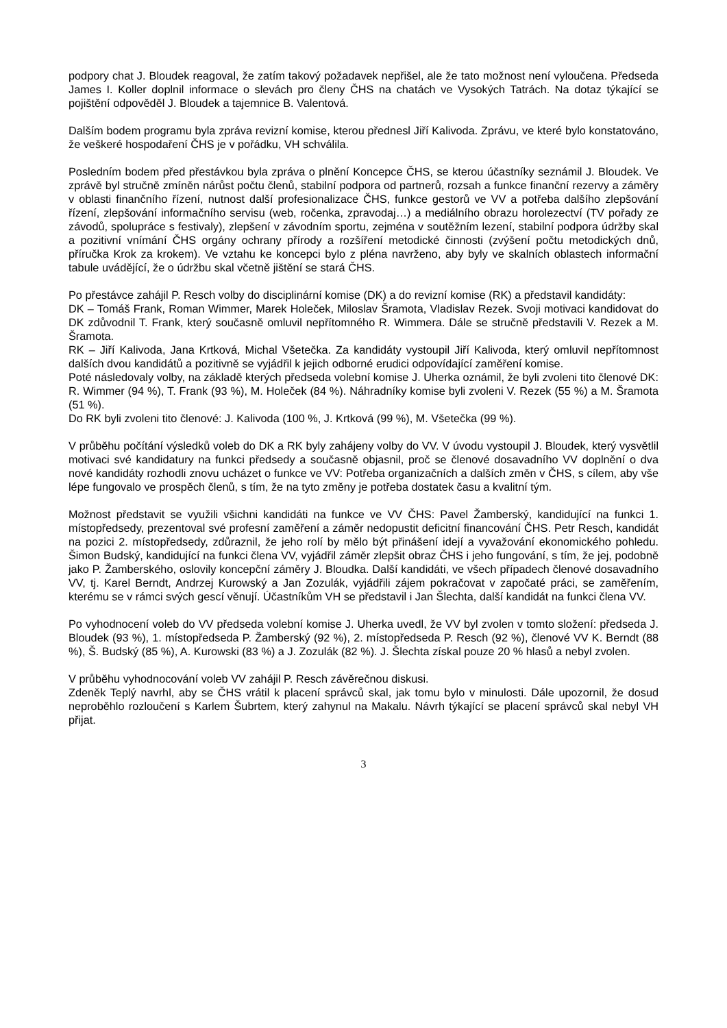podpory chat J. Bloudek reagoval, že zatím takový požadavek nepřišel, ale že tato možnost není vyloučena. Předseda James I. Koller doplnil informace o slevách pro členy ČHS na chatách ve Vysokých Tatrách. Na dotaz týkající se pojištění odpověděl J. Bloudek a tajemnice B. Valentová.
Dalším bodem programu byla zpráva revizní komise, kterou přednesl Jiří Kalivoda. Zprávu, ve které bylo konstatováno, že veškeré hospodaření ČHS je v pořádku, VH schválila.
Posledním bodem před přestávkou byla zpráva o plnění Koncepce ČHS, se kterou účastníky seznámil J. Bloudek. Ve zprávě byl stručně zmíněn nárůst počtu členů, stabilní podpora od partnerů, rozsah a funkce finanční rezervy a záměry v oblasti finančního řízení, nutnost další profesionalizace ČHS, funkce gestorů ve VV a potřeba dalšího zlepšování řízení, zlepšování informačního servisu (web, ročenka, zpravodaj…) a mediálního obrazu horolezectví (TV pořady ze závodů, spolupráce s festivaly), zlepšení v závodním sportu, zejména v soutěžním lezení, stabilní podpora údržby skal a pozitivní vnímání ČHS orgány ochrany přírody a rozšíření metodické činnosti (zvýšení počtu metodických dnů, příručka Krok za krokem). Ve vztahu ke koncepci bylo z pléna navrženo, aby byly ve skalních oblastech informační tabule uvádějící, že o údržbu skal včetně jištění se stará ČHS.
Po přestávce zahájil P. Resch volby do disciplinární komise (DK) a do revizní komise (RK) a představil kandidáty:
DK – Tomáš Frank, Roman Wimmer, Marek Holeček, Miloslav Šramota, Vladislav Rezek. Svoji motivaci kandidovat do DK zdůvodnil T. Frank, který současně omluvil nepřítomného R. Wimmera. Dále se stručně představili V. Rezek a M. Šramota.
RK – Jiří Kalivoda, Jana Krtková, Michal Všetečka. Za kandidáty vystoupil Jiří Kalivoda, který omluvil nepřítomnost dalších dvou kandidátů a pozitivně se vyjádřil k jejich odborné erudici odpovídající zaměření komise.
Poté následovaly volby, na základě kterých předseda volební komise J. Uherka oznámil, že byli zvoleni tito členové DK: R. Wimmer (94 %), T. Frank (93 %), M. Holeček (84 %). Náhradníky komise byli zvoleni V. Rezek (55 %) a M. Šramota (51 %).
Do RK byli zvoleni tito členové: J. Kalivoda (100 %, J. Krtková (99 %), M. Všetečka (99 %).
V průběhu počítání výsledků voleb do DK a RK byly zahájeny volby do VV. V úvodu vystoupil J. Bloudek, který vysvětlil motivaci své kandidatury na funkci předsedy a současně objasnil, proč se členové dosavadního VV doplnění o dva nové kandidáty rozhodli znovu ucházet o funkce ve VV: Potřeba organizačních a dalších změn v ČHS, s cílem, aby vše lépe fungovalo ve prospěch členů, s tím, že na tyto změny je potřeba dostatek času a kvalitní tým.
Možnost představit se využili všichni kandidáti na funkce ve VV ČHS: Pavel Žamberský, kandidující na funkci 1. místopředsedy, prezentoval své profesní zaměření a záměr nedopustit deficitní financování ČHS. Petr Resch, kandidát na pozici 2. místopředsedy, zdůraznil, že jeho rolí by mělo být přinášení idejí a vyvažování ekonomického pohledu. Šimon Budský, kandidující na funkci člena VV, vyjádřil záměr zlepšit obraz ČHS i jeho fungování, s tím, že jej, podobně jako P. Žamberského, oslovily koncepční záměry J. Bloudka. Další kandidáti, ve všech případech členové dosavadního VV, tj. Karel Berndt, Andrzej Kurowský a Jan Zozulák, vyjádřili zájem pokračovat v započaté práci, se zaměřením, kterému se v rámci svých gescí věnují. Účastníkům VH se představil i Jan Šlechta, další kandidát na funkci člena VV.
Po vyhodnocení voleb do VV předseda volební komise J. Uherka uvedl, že VV byl zvolen v tomto složení: předseda J. Bloudek (93 %), 1. místopředseda P. Žamberský (92 %), 2. místopředseda P. Resch (92 %), členové VV K. Berndt (88 %), Š. Budský (85 %), A. Kurowski (83 %) a J. Zozulák (82 %). J. Šlechta získal pouze 20 % hlasů a nebyl zvolen.
V průběhu vyhodnocování voleb VV zahájil P. Resch závěrečnou diskusi.
Zdeněk Teplý navrhl, aby se ČHS vrátil k placení správců skal, jak tomu bylo v minulosti. Dále upozornil, že dosud neproběhlo rozloučení s Karlem Šubrtem, který zahynul na Makalu. Návrh týkající se placení správců skal nebyl VH přijat.
3